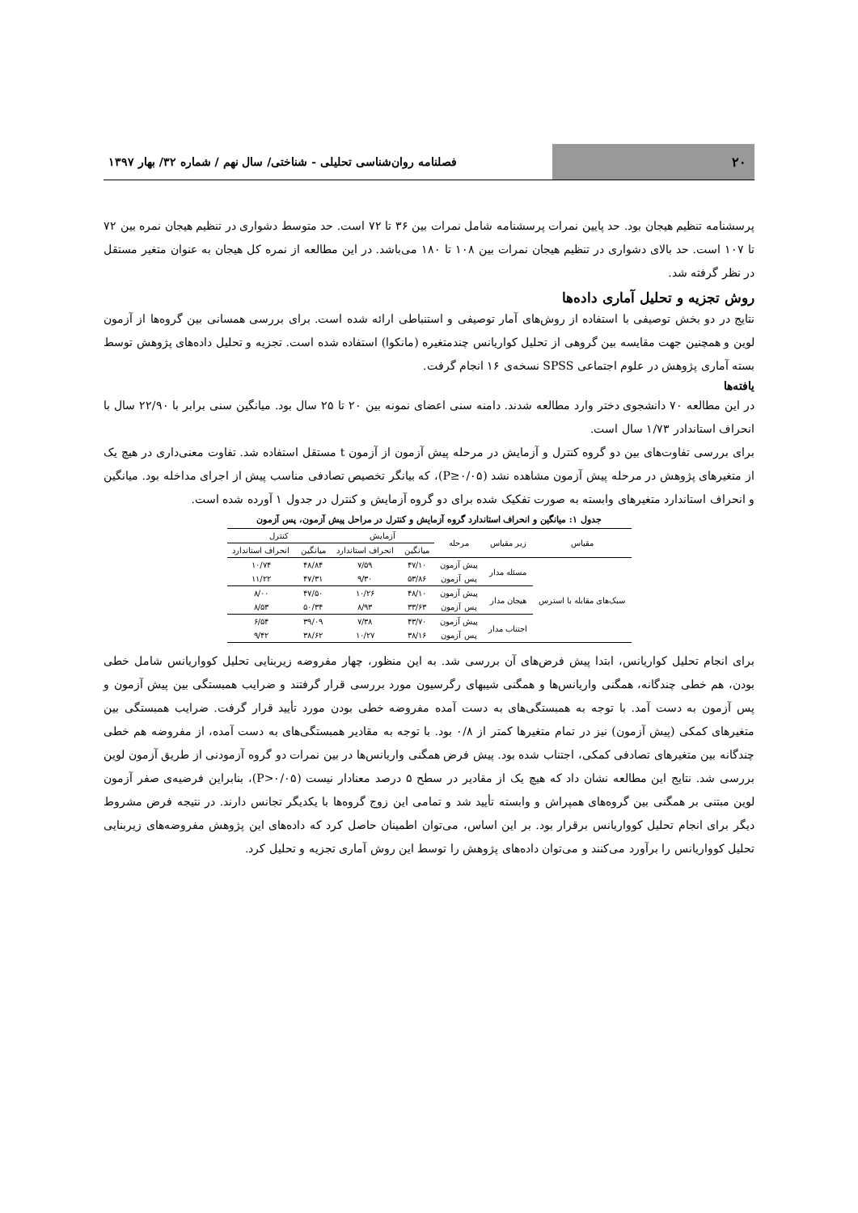۲۰
فصلنامه روان‌شناسی تحلیلی - شناختی/ سال نهم / شماره ۳۲/ بهار ۱۳۹۷
پرسشنامه تنظیم هیجان بود. حد پایین نمرات پرسشنامه شامل نمرات بین ۳۶ تا ۷۲ است. حد متوسط دشواری در تنظیم هیجان نمره بین ۷۲ تا ۱۰۷ است. حد بالای دشواری در تنظیم هیجان نمرات بین ۱۰۸ تا ۱۸۰ می‌باشد. در این مطالعه از نمره کل هیجان به عنوان متغیر مستقل در نظر گرفته شد.
روش تجزیه و تحلیل آماری داده‌ها
نتایج در دو بخش توصیفی با استفاده از روش‌های آمار توصیفی و استنباطی ارائه شده است. برای بررسی همسانی بین گروه‌ها از آزمون لوین و همچنین جهت مقایسه بین گروهی از تحلیل کواریانس چندمتغیره (مانکوا) استفاده شده است. تجزیه و تحلیل داده‌های پژوهش توسط بسته آماری پژوهش در علوم اجتماعی SPSS نسخه‌ی ۱۶ انجام گرفت.
یافته‌ها
در این مطالعه ۷۰ دانشجوی دختر وارد مطالعه شدند. دامنه سنی اعضای نمونه بین ۲۰ تا ۲۵ سال بود. میانگین سنی برابر با ۲۲/۹۰ سال با انحراف استاندادر ۱/۷۳ سال است.
برای بررسی تفاوت‌های بین دو گروه کنترل و آزمایش در مرحله پیش آزمون از آزمون t مستقل استفاده شد. تفاوت معنی‌داری در هیچ یک از متغیرهای پژوهش در مرحله پیش آزمون مشاهده نشد (P≥۰/۰۵)، که بیانگر تخصیص تصادفی مناسب پیش از اجرای مداخله بود. میانگین و انحراف استاندارد متغیرهای وابسته به صورت تفکیک شده برای دو گروه آزمایش و کنترل در جدول ۱ آورده شده است.
جدول ۱: میانگین و انحراف استاندارد گروه آزمایش و کنترل در مراحل پیش آزمون، پس آزمون
| مقیاس | زیر مقیاس | مرحله | آزمایش | | کنترل | |
| --- | --- | --- | --- | --- | --- | --- |
| | | | میانگین | انحراف استاندارد | میانگین | انحراف استاندارد |
| سبک‌های مقابله با استرس | مسئله مدار | پیش آزمون | ۴۷/۱۰ | ۷/۵۹ | ۴۸/۸۴ | ۱۰/۷۴ |
| | | پس آزمون | ۵۳/۸۶ | ۹/۳۰ | ۴۷/۳۱ | ۱۱/۲۲ |
| | هیجان مدار | پیش آزمون | ۴۸/۱۰ | ۱۰/۲۶ | ۴۷/۵۰ | ۸/۰۰ |
| | | پس آزمون | ۳۳/۶۳ | ۸/۹۳ | ۵۰/۳۴ | ۸/۵۳ |
| | اجتناب مدار | پیش آزمون | ۴۳/۷۰ | ۷/۳۸ | ۳۹/۰۹ | ۶/۵۴ |
| | | پس آزمون | ۳۸/۱۶ | ۱۰/۲۷ | ۳۸/۶۲ | ۹/۴۲ |
برای انجام تحلیل کواریانس، ابتدا پیش فرض‌های آن بررسی شد. به این منظور، چهار مفروضه زیربنایی تحلیل کوواریانس شامل خطی بودن، هم خطی چندگانه، همگنی واریانس‌ها و همگنی شیبهای رگرسیون مورد بررسی قرار گرفتند و ضرایب همبستگی بین پیش آزمون و پس آزمون به دست آمد. با توجه به همبستگی‌های به دست آمده مفروضه خطی بودن مورد تأیید قرار گرفت. ضرایب همبستگی بین متغیرهای کمکی (پیش آزمون) نیز در تمام متغیرها کمتر از ۰/۸ بود. با توجه به مقادیر همبستگی‌های به دست آمده، از مفروضه هم خطی چندگانه بین متغیرهای تصادفی کمکی، اجتناب شده بود. پیش فرض همگنی واریانس‌ها در بین نمرات دو گروه آزمودنی از طریق آزمون لوین بررسی شد. نتایج این مطالعه نشان داد که هیچ یک از مقادیر در سطح ۵ درصد معنادار نیست (P>۰/۰۵)، بنابراین فرضیه‌ی صفر آزمون لوین مبتنی بر همگنی بین گروه‌های همپراش و وابسته تأیید شد و تمامی این زوج گروه‌ها با یکدیگر تجانس دارند. در نتیجه فرض مشروط دیگر برای انجام تحلیل کوواریانس برقرار بود. بر این اساس، می‌توان اطمینان حاصل کرد که داده‌های این پژوهش مفروضه‌های زیربنایی تحلیل کوواریانس را برآورد می‌کنند و می‌توان داده‌های پژوهش را توسط این روش آماری تجزیه و تحلیل کرد.